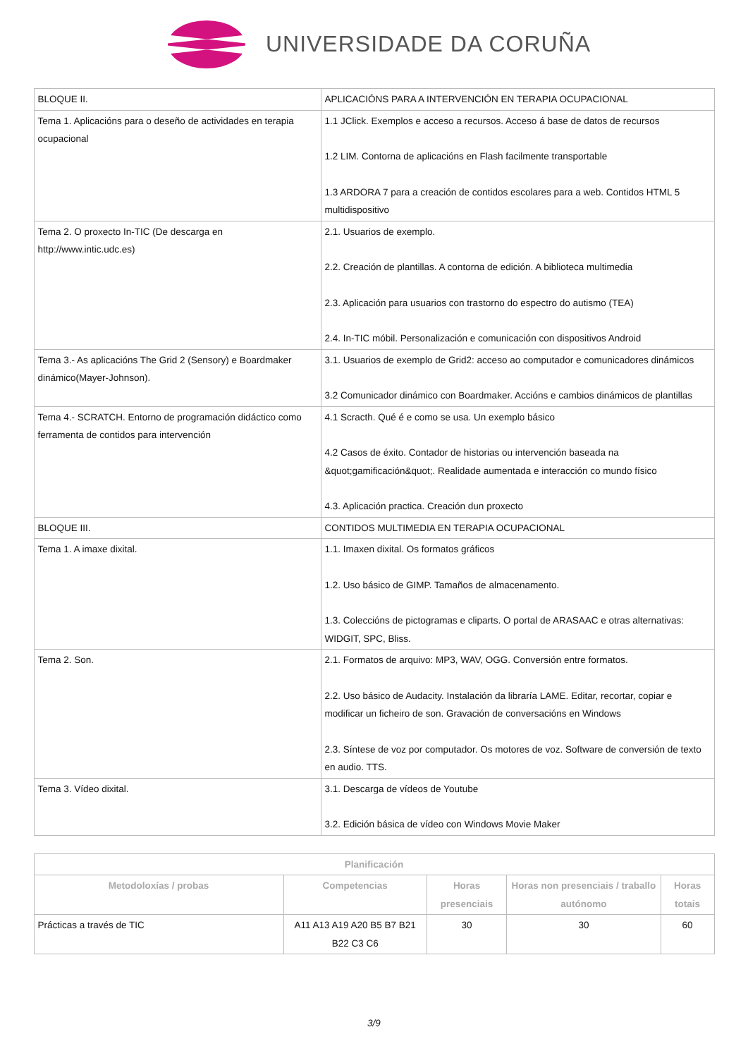UNIVERSIDADE DA CORUÑA
| BLOQUE II. | APLICACIÓNS PARA A INTERVENCIÓN EN TERAPIA OCUPACIONAL |
| Tema 1. Aplicacións para o deseño de actividades en terapia ocupacional | 1.1 JClick. Exemplos e acceso a recursos. Acceso á base de datos de recursos 1.2 LIM. Contorna de aplicacións en Flash facilmente transportable 1.3 ARDORA 7 para a creación de contidos escolares para a web. Contidos HTML 5 multidispositivo |
| Tema 2. O proxecto In-TIC (De descarga en http://www.intic.udc.es) | 2.1. Usuarios de exemplo. 2.2. Creación de plantillas. A contorna de edición. A biblioteca multimedia 2.3. Aplicación para usuarios con trastorno do espectro do autismo (TEA) 2.4. In-TIC móbil. Personalización e comunicación con dispositivos Android |
| Tema 3.- As aplicacións The Grid 2 (Sensory) e Boardmaker dinámico(Mayer-Johnson). | 3.1. Usuarios de exemplo de Grid2: acceso ao computador e comunicadores dinámicos 3.2 Comunicador dinámico con Boardmaker. Accións e cambios dinámicos de plantillas |
| Tema 4.- SCRATCH. Entorno de programación didáctico como ferramenta de contidos para intervención | 4.1 Scracth. Qué é e como se usa. Un exemplo básico 4.2 Casos de éxito. Contador de historias ou intervención baseada na &quot;gamificación&quot;. Realidade aumentada e interacción co mundo físico 4.3. Aplicación practica. Creación dun proxecto |
| BLOQUE III. | CONTIDOS MULTIMEDIA EN TERAPIA OCUPACIONAL |
| Tema 1. A imaxe dixital. | 1.1. Imaxen dixital. Os formatos gráficos 1.2. Uso básico de GIMP. Tamaños de almacenamento. 1.3. Coleccións de pictogramas e cliparts. O portal de ARASAAC e otras alternativas: WIDGIT, SPC, Bliss. |
| Tema 2. Son. | 2.1. Formatos de arquivo: MP3, WAV, OGG. Conversión entre formatos. 2.2. Uso básico de Audacity. Instalación da libraría LAME. Editar, recortar, copiar e modificar un ficheiro de son. Gravación de conversacións en Windows 2.3. Síntese de voz por computador. Os motores de voz. Software de conversión de texto en audio. TTS. |
| Tema 3. Vídeo dixital. | 3.1. Descarga de vídeos de Youtube 3.2. Edición básica de vídeo con Windows Movie Maker |
| Planificación | | | | |
| --- | --- | --- | --- | --- |
| Metodoloxías / probas | Competencias | Horas presenciais | Horas non presenciais / traballo autónomo | Horas totais |
| Prácticas a través de TIC | A11 A13 A19 A20 B5 B7 B21 B22 C3 C6 | 30 | 30 | 60 |
3/9